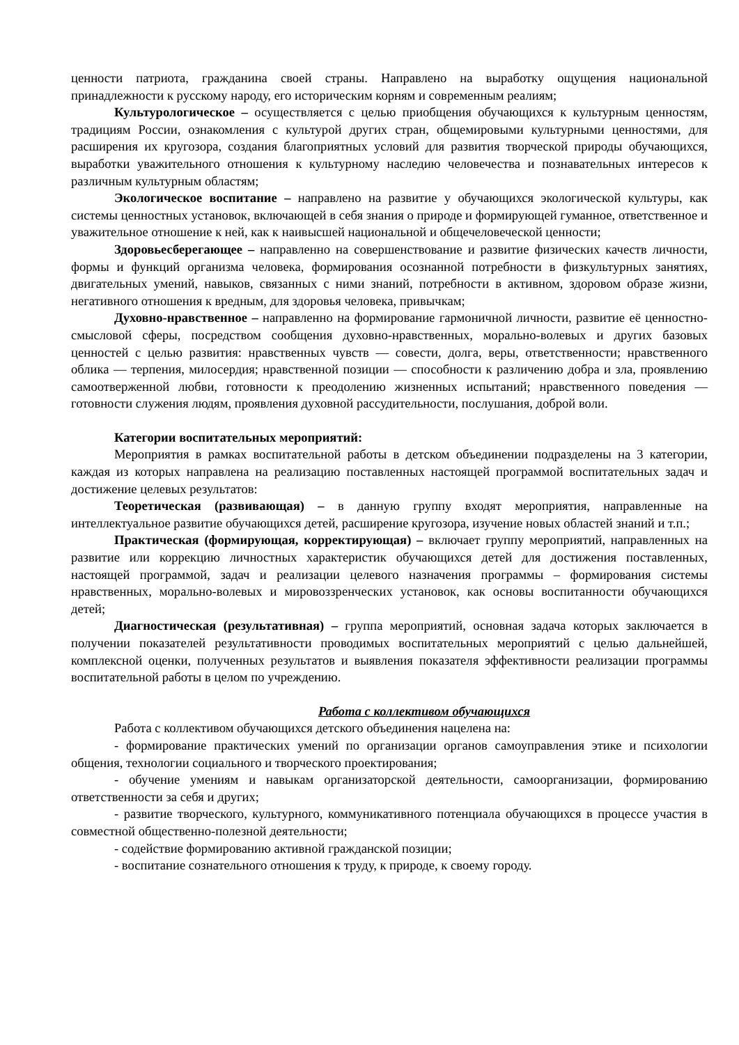ценности патриота, гражданина своей страны. Направлено на выработку ощущения национальной принадлежности к русскому народу, его историческим корням и современным реалиям;
Культурологическое – осуществляется с целью приобщения обучающихся к культурным ценностям, традициям России, ознакомления с культурой других стран, общемировыми культурными ценностями, для расширения их кругозора, создания благоприятных условий для развития творческой природы обучающихся, выработки уважительного отношения к культурному наследию человечества и познавательных интересов к различным культурным областям;
Экологическое воспитание – направлено на развитие у обучающихся экологической культуры, как системы ценностных установок, включающей в себя знания о природе и формирующей гуманное, ответственное и уважительное отношение к ней, как к наивысшей национальной и общечеловеческой ценности;
Здоровьесберегающее – направленно на совершенствование и развитие физических качеств личности, формы и функций организма человека, формирования осознанной потребности в физкультурных занятиях, двигательных умений, навыков, связанных с ними знаний, потребности в активном, здоровом образе жизни, негативного отношения к вредным, для здоровья человека, привычкам;
Духовно-нравственное – направленно на формирование гармоничной личности, развитие её ценностно-смысловой сферы, посредством сообщения духовно-нравственных, морально-волевых и других базовых ценностей с целью развития: нравственных чувств — совести, долга, веры, ответственности; нравственного облика — терпения, милосердия; нравственной позиции — способности к различению добра и зла, проявлению самоотверженной любви, готовности к преодолению жизненных испытаний; нравственного поведения — готовности служения людям, проявления духовной рассудительности, послушания, доброй воли.
Категории воспитательных мероприятий:
Мероприятия в рамках воспитательной работы в детском объединении подразделены на 3 категории, каждая из которых направлена на реализацию поставленных настоящей программой воспитательных задач и достижение целевых результатов:
Теоретическая (развивающая) – в данную группу входят мероприятия, направленные на интеллектуальное развитие обучающихся детей, расширение кругозора, изучение новых областей знаний и т.п.;
Практическая (формирующая, корректирующая) – включает группу мероприятий, направленных на развитие или коррекцию личностных характеристик обучающихся детей для достижения поставленных, настоящей программой, задач и реализации целевого назначения программы – формирования системы нравственных, морально-волевых и мировоззренческих установок, как основы воспитанности обучающихся детей;
Диагностическая (результативная) – группа мероприятий, основная задача которых заключается в получении показателей результативности проводимых воспитательных мероприятий с целью дальнейшей, комплексной оценки, полученных результатов и выявления показателя эффективности реализации программы воспитательной работы в целом по учреждению.
Работа с коллективом обучающихся
Работа с коллективом обучающихся детского объединения нацелена на:
- формирование практических умений по организации органов самоуправления этике и психологии общения, технологии социального и творческого проектирования;
- обучение умениям и навыкам организаторской деятельности, самоорганизации, формированию ответственности за себя и других;
- развитие творческого, культурного, коммуникативного потенциала обучающихся в процессе участия в совместной общественно-полезной деятельности;
- содействие формированию активной гражданской позиции;
- воспитание сознательного отношения к труду, к природе, к своему городу.